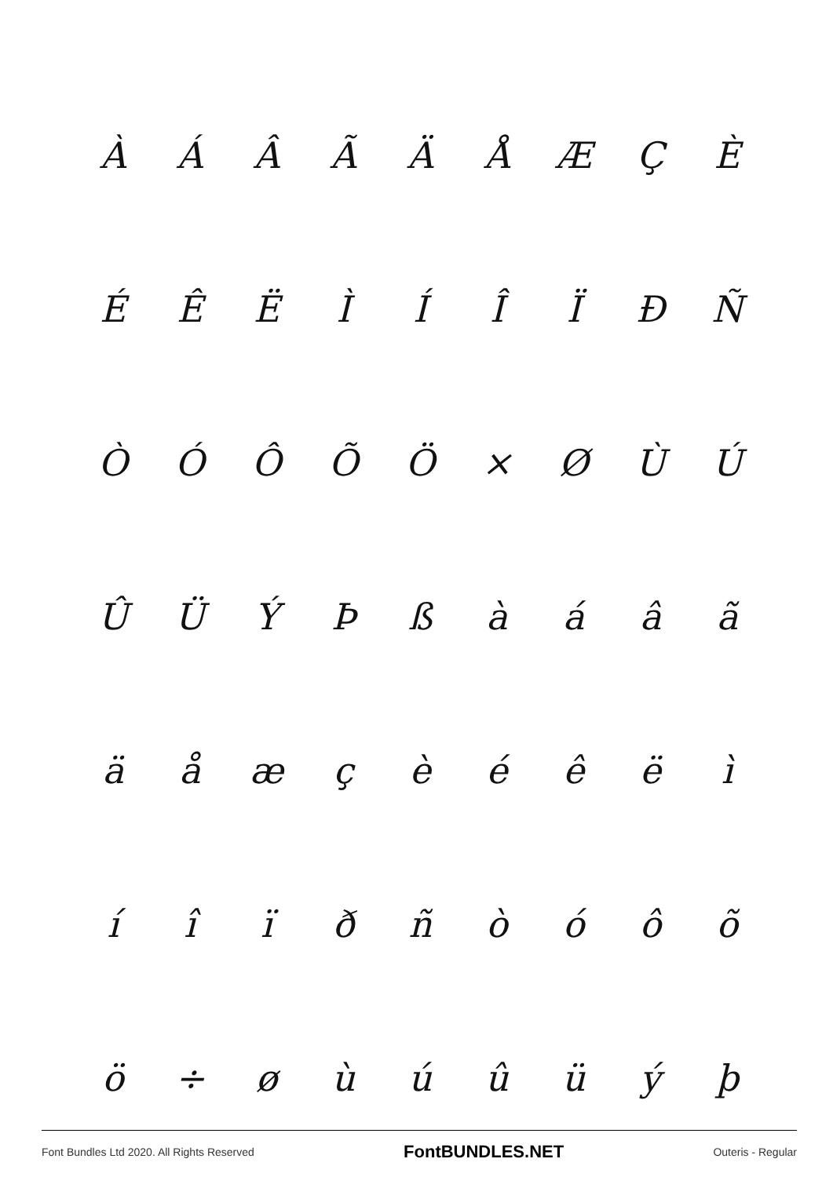À Á Â Ã Ä Å Æ Ç È
É Ê Ë Ì Í Î Ï Ð Ñ
Ò Ó Ô Õ Ö × Ø Ù Ú
Û Ü Ý Þ ß à á â ã
ä å æ ç è é ê ë ì
í î ï ð ñ ò ó ô õ
ö ÷ ø ù ú û ü ý þ
Font Bundles Ltd 2020. All Rights Reserved FontBUNDLES.NET Outeris - Regular